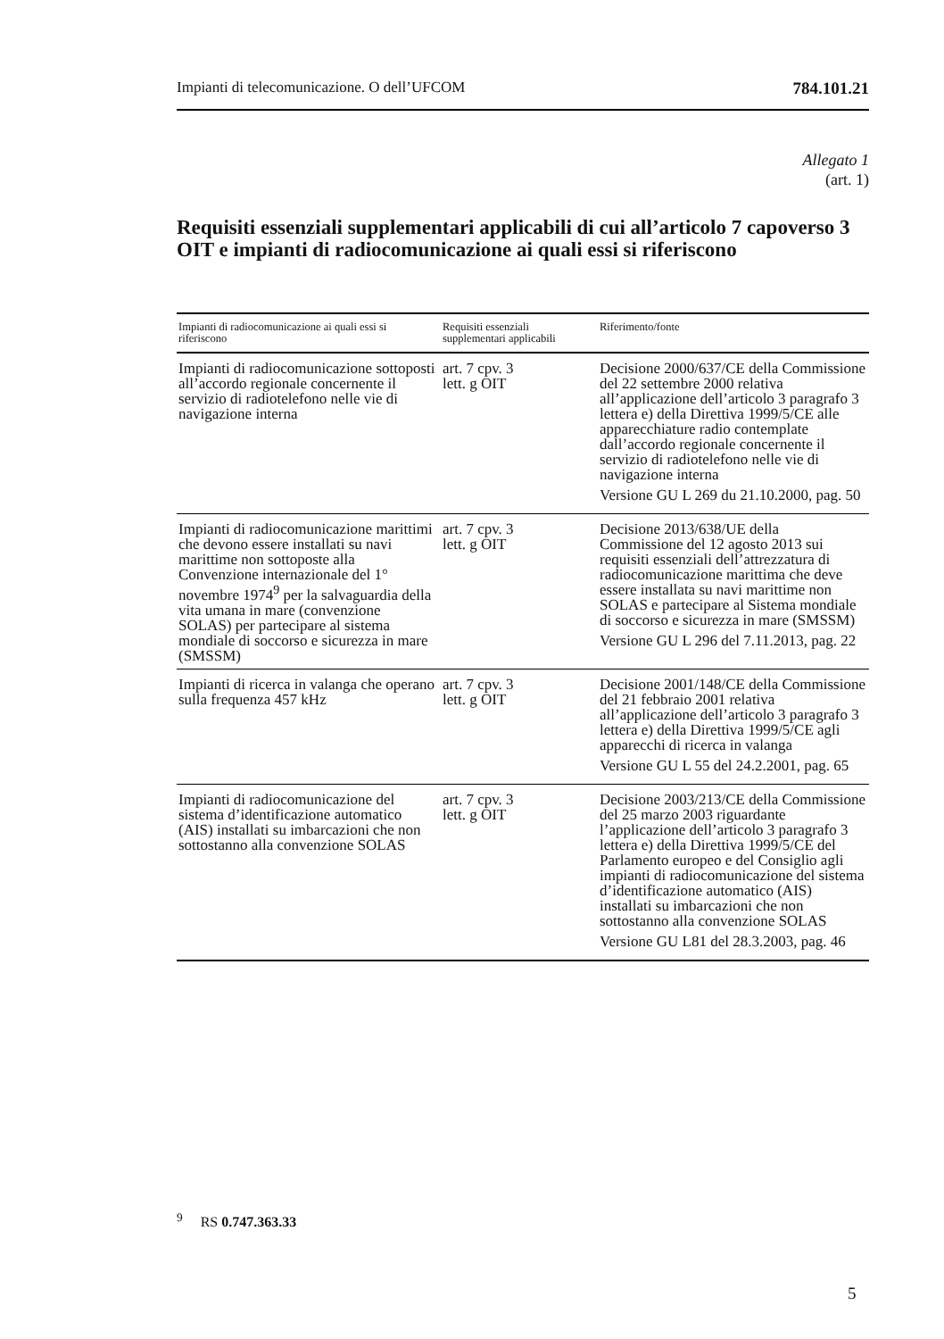Impianti di telecomunicazione. O dell’UFCOM 784.101.21
Allegato 1
(art. 1)
Requisiti essenziali supplementari applicabili di cui all’articolo 7 capoverso 3 OIT e impianti di radiocomunicazione ai quali essi si riferiscono
| Impianti di radiocomunicazione ai quali essi si riferiscono | Requisiti essenziali supplementari applicabili | Riferimento/fonte |
| --- | --- | --- |
| Impianti di radiocomunicazione sottoposti all’accordo regionale concernente il servizio di radiotelefono nelle vie di navigazione interna | art. 7 cpv. 3 lett. g OIT | Decisione 2000/637/CE della Commissione del 22 settembre 2000 relativa all’applicazione dell’articolo 3 paragrafo 3 lettera e) della Direttiva 1999/5/CE alle apparecchiature radio contemplate dall’accordo regionale concernente il servizio di radiotelefono nelle vie di navigazione interna Versione GU L 269 du 21.10.2000, pag. 50 |
| Impianti di radiocomunicazione marittimi che devono essere installati su navi marittime non sottoposte alla Convenzione internazionale del 1° novembre 1974<sup>9</sup> per la salvaguardia della vita umana in mare (convenzione SOLAS) per partecipare al sistema mondiale di soccorso e sicurezza in mare (SMSSM) | art. 7 cpv. 3 lett. g OIT | Decisione 2013/638/UE della Commissione del 12 agosto 2013 sui requisiti essenziali dell’attrezzatura di radiocomunicazione marittima che deve essere installata su navi marittime non SOLAS e partecipare al Sistema mondiale di soccorso e sicurezza in mare (SMSSM) Versione GU L 296 del 7.11.2013, pag. 22 |
| Impianti di ricerca in valanga che operano sulla frequenza 457 kHz | art. 7 cpv. 3 lett. g OIT | Decisione 2001/148/CE della Commissione del 21 febbraio 2001 relativa all’applicazione dell’articolo 3 paragrafo 3 lettera e) della Direttiva 1999/5/CE agli apparecchi di ricerca in valanga Versione GU L 55 del 24.2.2001, pag. 65 |
| Impianti di radiocomunicazione del sistema d’identificazione automatico (AIS) installati su imbarcazioni che non sottostanno alla convenzione SOLAS | art. 7 cpv. 3 lett. g OIT | Decisione 2003/213/CE della Commissione del 25 marzo 2003 riguardante l’applicazione dell’articolo 3 paragrafo 3 lettera e) della Direttiva 1999/5/CE del Parlamento europeo e del Consiglio agli impianti di radiocomunicazione del sistema d’identificazione automatico (AIS) installati su imbarcazioni che non sottostanno alla convenzione SOLAS Versione GU L81 del 28.3.2003, pag. 46 |
<sup>9</sup> RS 0.747.363.33
5